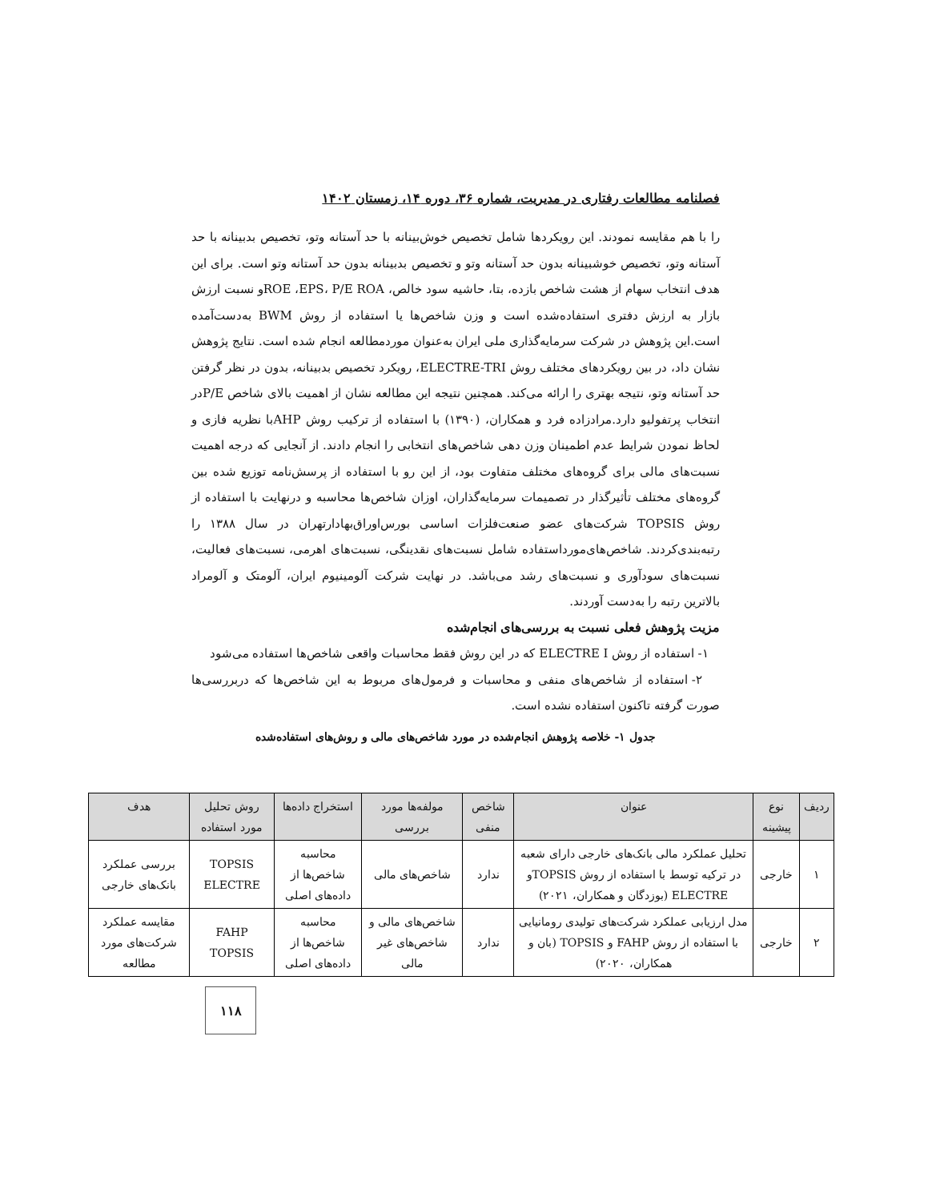فصلنامه مطالعات رفتاری در مدیریت، شماره ۳۶، دوره ۱۴، زمستان ۱۴۰۲
را با هم مقایسه نمودند. این رویکردها شامل تخصیص خوش‌بینانه با حد آستانه وتو، تخصیص بدبینانه با حد آستانه وتو، تخصیص خوشبینانه بدون حد آستانه وتو و تخصیص بدبینانه بدون حد آستانه وتو است. برای این هدف انتخاب سهام از هشت شاخص بازده، بتا، حاشیه سود خالص، ROE ،EPS، P/E ROAو نسبت ارزش بازار به ارزش دفتری استفاده‌شده است و وزن شاخص‌ها یا استفاده از روش BWM به‌دست‌آمده است.این پژوهش در شرکت سرمایه‌گذاری ملی ایران به‌عنوان موردمطالعه انجام شده است. نتایج پژوهش نشان داد، در بین رویکردهای مختلف روش ELECTRE-TRI، رویکرد تخصیص بدبینانه، بدون در نظر گرفتن حد آستانه وتو، نتیجه بهتری را ارائه می‌کند. همچنین نتیجه این مطالعه نشان از اهمیت بالای شاخص P/Eدر انتخاب پرتفولیو دارد.مرادزاده فرد و همکاران، (۱۳۹۰) با استفاده از ترکیب روش AHPبا نظریه فازی و لحاظ نمودن شرایط عدم اطمینان وزن دهی شاخص‌های انتخابی را انجام دادند. از آنجایی که درجه اهمیت نسبت‌های مالی برای گروه‌های مختلف متفاوت بود، از این رو با استفاده از پرسش‌نامه توزیع شده بین گروه‌های مختلف تأثیرگذار در تصمیمات سرمایه‌گذاران، اوزان شاخص‌ها محاسبه و درنهایت با استفاده از روش TOPSIS شرکت‌های عضو صنعت‌فلزات اساسی بورس‌اوراق‌بهادارتهران در سال ۱۳۸۸ را رتبه‌بندی‌کردند. شاخص‌های‌مورداستفاده شامل نسبت‌های نقدینگی، نسبت‌های اهرمی، نسبت‌های فعالیت، نسبت‌های سودآوری و نسبت‌های رشد می‌باشد. در نهایت شرکت آلومینیوم ایران، آلومتک و آلومراد بالاترین رتبه را به‌دست آوردند.
مزیت پژوهش فعلی نسبت به بررسی‌های انجام‌شده
۱- استفاده از روش ELECTRE I که در این روش فقط محاسبات واقعی شاخص‌ها استفاده می‌شود
۲- استفاده از شاخص‌های منفی و محاسبات و فرمول‌های مربوط به این شاخص‌ها که دربررسی‌ها صورت گرفته تاکنون استفاده نشده است.
جدول ۱- خلاصه پژوهش انجام‌شده در مورد شاخص‌های مالی و روش‌های استفاده‌شده
| ردیف | نوع پیشینه | عنوان | شاخص منفی | مولفه‌ها مورد بررسی | استخراج داده‌ها | روش تحلیل مورد استفاده | هدف |
| --- | --- | --- | --- | --- | --- | --- | --- |
| ۱ | خارجی | تحلیل عملکرد مالی بانک‌های خارجی دارای شعبه در ترکیه توسط با استفاده از روش TOPSISو ELECTRE (بوزدگان و همکاران، ۲۰۲۱) | ندارد | شاخص‌های مالی | محاسبه شاخص‌ها از داده‌های اصلی | TOPSIS ELECTRE | بررسی عملکرد بانک‌های خارجی |
| ۲ | خارجی | مدل ارزیابی عملکرد شرکت‌های تولیدی رومانیایی با استفاده از روش FAHP و TOPSIS (بان و همکاران، ۲۰۲۰) | ندارد | شاخص‌های مالی و شاخص‌های غیر مالی | محاسبه شاخص‌ها از داده‌های اصلی | FAHP TOPSIS | مقایسه عملکرد شرکت‌های مورد مطالعه |
۱۱۸